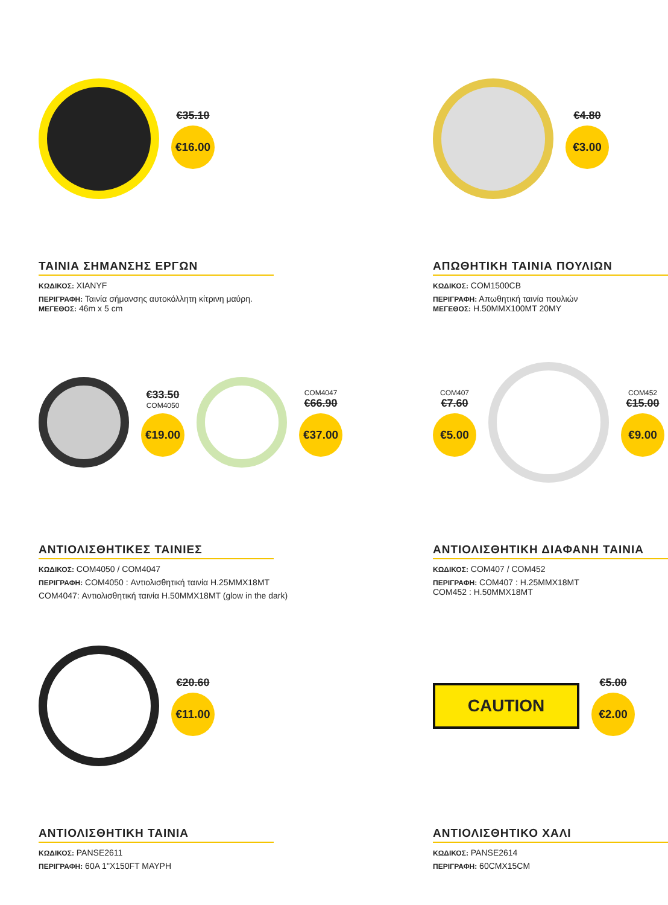€35.10
€16.00
ΤΑΙΝΙΑ ΣΗΜΑΝΣΗΣ ΕΡΓΩΝ
ΚΩΔΙΚΟΣ: XIANYF
ΠΕΡΙΓΡΑΦΗ: Ταινία σήμανσης αυτοκόλλητη κίτρινη μαύρη.
ΜΕΓΕΘΟΣ: 46m x 5 cm
€4.80
€3.00
ΑΠΩΘΗΤΙΚΗ ΤΑΙΝΙΑ ΠΟΥΛΙΩΝ
ΚΩΔΙΚΟΣ: COM1500CB
ΠΕΡΙΓΡΑΦΗ: Απωθητική ταινία πουλιών
ΜΕΓΕΘΟΣ: H.50MMX100MT 20MY
€33.50
COM4050
€19.00
COM4047
€66.90
€37.00
ΑΝΤΙΟΛΙΣΘΗΤΙΚΕΣ ΤΑΙΝΙΕΣ
ΚΩΔΙΚΟΣ: COM4050 / COM4047
ΠΕΡΙΓΡΑΦΗ: COM4050 : Αντιολισθητική ταινία H.25MMX18MT
COM4047: Αντιολισθητική ταινία H.50MMX18MT (glow in the dark)
COM407
€7.60
€5.00
COM452
€15.00
€9.00
ΑΝΤΙΟΛΙΣΘΗΤΙΚΗ ΔΙΑΦΑΝΗ ΤΑΙΝΙΑ
ΚΩΔΙΚΟΣ: COM407 / COM452
ΠΕΡΙΓΡΑΦΗ: COM407 : H.25MMX18MT
COM452 : H.50MMX18MT
€20.60
€11.00
ΑΝΤΙΟΛΙΣΘΗΤΙΚΗ ΤΑΙΝΙΑ
ΚΩΔΙΚΟΣ: PANSE2611
ΠΕΡΙΓΡΑΦΗ: 60A 1"X150FT ΜΑΥΡΗ
CAUTION
€5.00
€2.00
ΑΝΤΙΟΛΙΣΘΗΤΙΚΟ ΧΑΛΙ
ΚΩΔΙΚΟΣ: PANSE2614
ΠΕΡΙΓΡΑΦΗ: 60CMX15CM